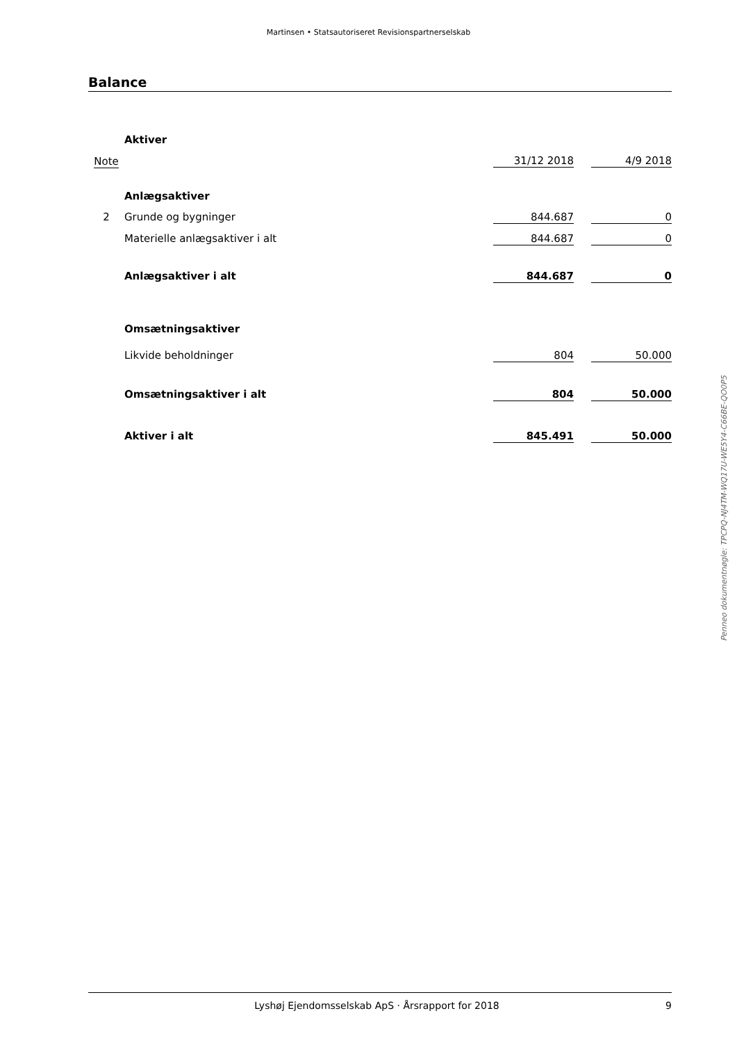Martinsen • Statsautoriseret Revisionspartnerselskab
Balance
| | Aktiver | | | |
| Note | | 31/12 2018 | | 4/9 2018 |
| | Anlægsaktiver | | | |
| 2 | Grunde og bygninger | 844.687 | | 0 |
| | Materielle anlægsaktiver i alt | 844.687 | | 0 |
| | Anlægsaktiver i alt | 844.687 | | 0 |
| | Omsætningsaktiver | | | |
| | Likvide beholdninger | 804 | | 50.000 |
| | Omsætningsaktiver i alt | 804 | | 50.000 |
| | Aktiver i alt | 845.491 | | 50.000 |
Penneo dokumentnøgle: TPCPQ-NJ4TM-WQ17U-WE5Y4-C66BE-QO0P5
Lyshøj Ejendomsselskab ApS · Årsrapport for 2018 9